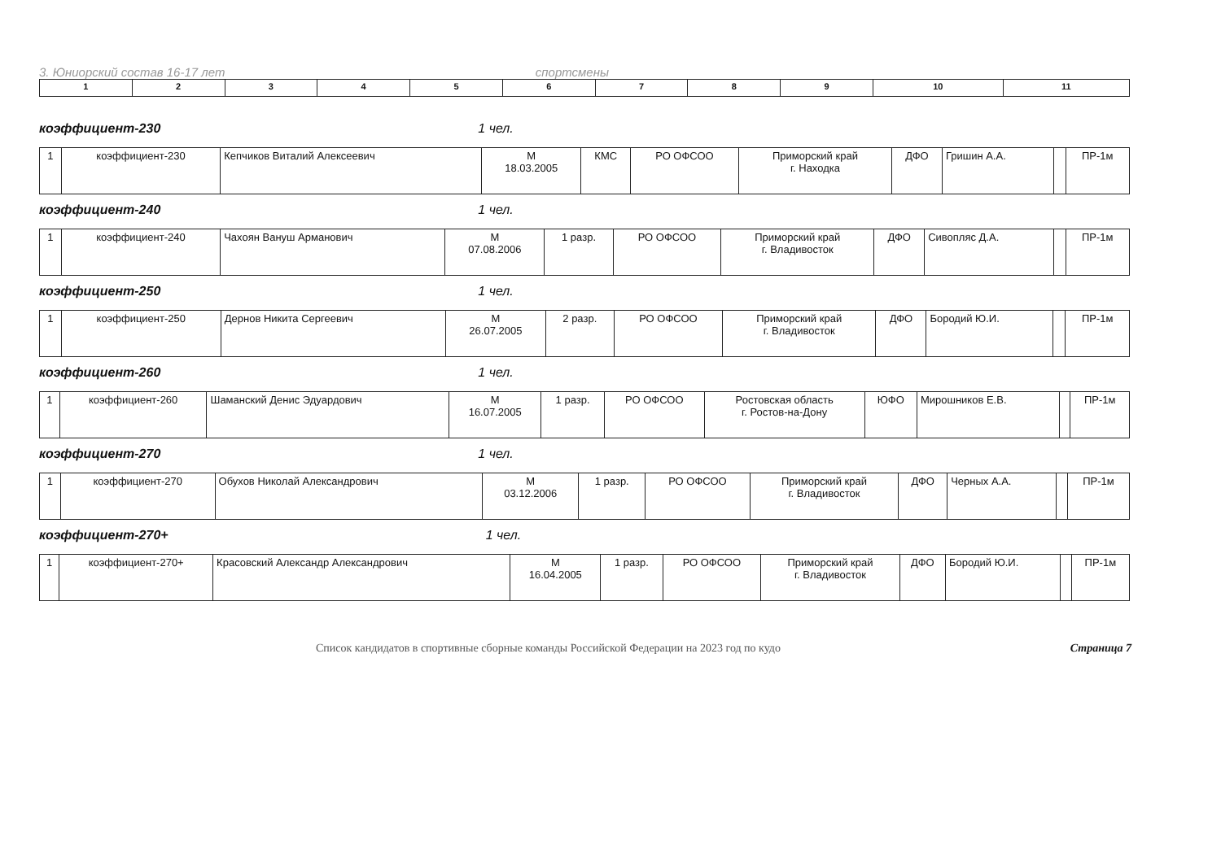3. Юниорский состав 16-17 лет спортсмены
| 1 | 2 | 3 | 4 | 5 | 6 | 7 | 8 | 9 | 10 | 11 |
коэффициент-230 1 чел.
| 1 | коэффициент-230 | Кепчиков Виталий Алексеевич | М 18.03.2005 | КМС | РО ОФСОО | Приморский край г. Находка | ДФО | Гришин А.А. | | ПР-1м |
коэффициент-240 1 чел.
| 1 | коэффициент-240 | Чахоян Вануш Арманович | М 07.08.2006 | 1 разр. | РО ОФСОО | Приморский край г. Владивосток | ДФО | Сивопляс Д.А. | | ПР-1м |
коэффициент-250 1 чел.
| 1 | коэффициент-250 | Дернов Никита Сергеевич | М 26.07.2005 | 2 разр. | РО ОФСОО | Приморский край г. Владивосток | ДФО | Бородий Ю.И. | | ПР-1м |
коэффициент-260 1 чел.
| 1 | коэффициент-260 | Шаманский Денис Эдуардович | М 16.07.2005 | 1 разр. | РО ОФСОО | Ростовская область г. Ростов-на-Дону | ЮФО | Мирошников Е.В. | | ПР-1м |
коэффициент-270 1 чел.
| 1 | коэффициент-270 | Обухов Николай Александрович | М 03.12.2006 | 1 разр. | РО ОФСОО | Приморский край г. Владивосток | ДФО | Черных А.А. | | ПР-1м |
коэффициент-270+ 1 чел.
| 1 | коэффициент-270+ | Красовский Александр Александрович | М 16.04.2005 | 1 разр. | РО ОФСОО | Приморский край г. Владивосток | ДФО | Бородий Ю.И. | | ПР-1м |
Список кандидатов в спортивные сборные команды Российской Федерации на 2023 год по кудо Страница 7